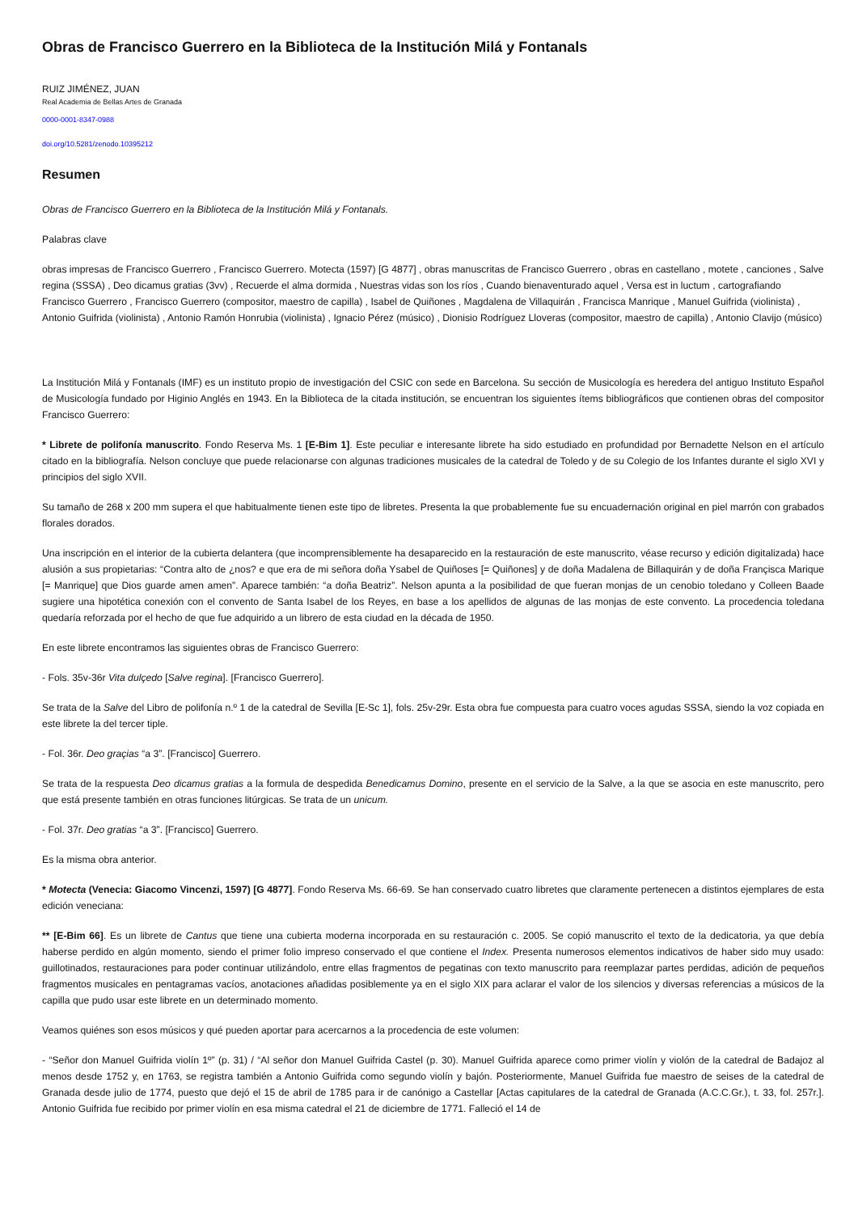Obras de Francisco Guerrero en la Biblioteca de la Institución Milá y Fontanals
RUIZ JIMÉNEZ, JUAN
Real Academia de Bellas Artes de Granada
0000-0001-8347-0988
doi.org/10.5281/zenodo.10395212
Resumen
Obras de Francisco Guerrero en la Biblioteca de la Institución Milá y Fontanals.
Palabras clave
obras impresas de Francisco Guerrero , Francisco Guerrero. Motecta (1597) [G 4877] , obras manuscritas de Francisco Guerrero , obras en castellano , motete , canciones , Salve regina (SSSA) , Deo dicamus gratias (3vv) , Recuerde el alma dormida , Nuestras vidas son los ríos , Cuando bienaventurado aquel , Versa est in luctum , cartografiando Francisco Guerrero , Francisco Guerrero (compositor, maestro de capilla) , Isabel de Quiñones , Magdalena de Villaquirán , Francisca Manrique , Manuel Guifrida (violinista) , Antonio Guifrida (violinista) , Antonio Ramón Honrubia (violinista) , Ignacio Pérez (músico) , Dionisio Rodríguez Lloveras (compositor, maestro de capilla) , Antonio Clavijo (músico)
La Institución Milá y Fontanals (IMF) es un instituto propio de investigación del CSIC con sede en Barcelona. Su sección de Musicología es heredera del antiguo Instituto Español de Musicología fundado por Higinio Anglés en 1943. En la Biblioteca de la citada institución, se encuentran los siguientes ítems bibliográficos que contienen obras del compositor Francisco Guerrero:
* Librete de polifonía manuscrito. Fondo Reserva Ms. 1 [E-Bim 1]. Este peculiar e interesante librete ha sido estudiado en profundidad por Bernadette Nelson en el artículo citado en la bibliografía. Nelson concluye que puede relacionarse con algunas tradiciones musicales de la catedral de Toledo y de su Colegio de los Infantes durante el siglo XVI y principios del siglo XVII.
Su tamaño de 268 x 200 mm supera el que habitualmente tienen este tipo de libretes. Presenta la que probablemente fue su encuadernación original en piel marrón con grabados florales dorados.
Una inscripción en el interior de la cubierta delantera (que incomprensiblemente ha desaparecido en la restauración de este manuscrito, véase recurso y edición digitalizada) hace alusión a sus propietarias: “Contra alto de ¿nos? e que era de mi señora doña Ysabel de Quiñoses [= Quiñones] y de doña Madalena de Billaquirán y de doña Françisca Marique [= Manrique] que Dios guarde amen amen”. Aparece también: “a doña Beatriz”. Nelson apunta a la posibilidad de que fueran monjas de un cenobio toledano y Colleen Baade sugiere una hipotética conexión con el convento de Santa Isabel de los Reyes, en base a los apellidos de algunas de las monjas de este convento. La procedencia toledana quedaría reforzada por el hecho de que fue adquirido a un librero de esta ciudad en la década de 1950.
En este librete encontramos las siguientes obras de Francisco Guerrero:
- Fols. 35v-36r Vita dulçedo [Salve regina]. [Francisco Guerrero].
Se trata de la Salve del Libro de polifonía n.º 1 de la catedral de Sevilla [E-Sc 1], fols. 25v-29r. Esta obra fue compuesta para cuatro voces agudas SSSA, siendo la voz copiada en este librete la del tercer tiple.
- Fol. 36r. Deo graçias “a 3”. [Francisco] Guerrero.
Se trata de la respuesta Deo dicamus gratias a la formula de despedida Benedicamus Domino, presente en el servicio de la Salve, a la que se asocia en este manuscrito, pero que está presente también en otras funciones litúrgicas. Se trata de un unicum.
- Fol. 37r. Deo gratias “a 3”. [Francisco] Guerrero.
Es la misma obra anterior.
* Motecta (Venecia: Giacomo Vincenzi, 1597) [G 4877]. Fondo Reserva Ms. 66-69. Se han conservado cuatro libretes que claramente pertenecen a distintos ejemplares de esta edición veneciana:
** [E-Bim 66]. Es un librete de Cantus que tiene una cubierta moderna incorporada en su restauración c. 2005. Se copió manuscrito el texto de la dedicatoria, ya que debía haberse perdido en algún momento, siendo el primer folio impreso conservado el que contiene el Index. Presenta numerosos elementos indicativos de haber sido muy usado: guillotinados, restauraciones para poder continuar utilizándolo, entre ellas fragmentos de pegatinas con texto manuscrito para reemplazar partes perdidas, adición de pequeños fragmentos musicales en pentagramas vacíos, anotaciones añadidas posiblemente ya en el siglo XIX para aclarar el valor de los silencios y diversas referencias a músicos de la capilla que pudo usar este librete en un determinado momento.
Veamos quiénes son esos músicos y qué pueden aportar para acercarnos a la procedencia de este volumen:
- “Señor don Manuel Guifrida violín 1º” (p. 31) / “Al señor don Manuel Guifrida Castel (p. 30). Manuel Guifrida aparece como primer violín y violón de la catedral de Badajoz al menos desde 1752 y, en 1763, se registra también a Antonio Guifrida como segundo violín y bajón. Posteriormente, Manuel Guifrida fue maestro de seises de la catedral de Granada desde julio de 1774, puesto que dejó el 15 de abril de 1785 para ir de canónigo a Castellar [Actas capitulares de la catedral de Granada (A.C.C.Gr.), t. 33, fol. 257r.]. Antonio Guifrida fue recibido por primer violín en esa misma catedral el 21 de diciembre de 1771. Falleció el 14 de